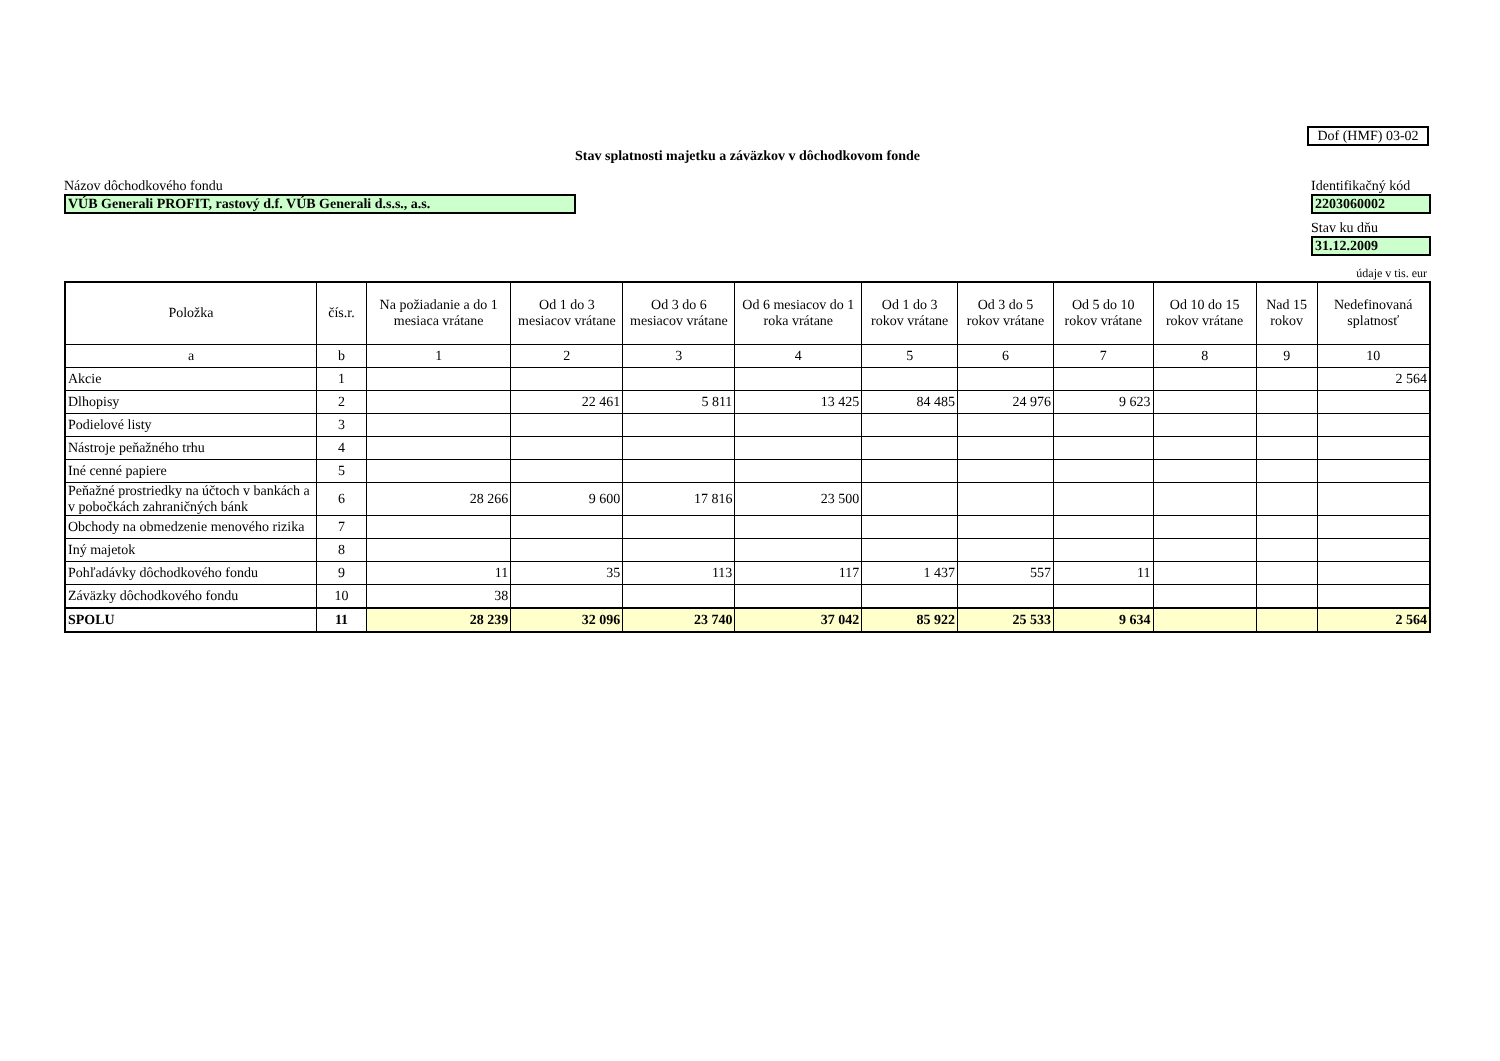Dof (HMF) 03-02
Stav splatnosti majetku a záväzkov v dôchodkovom fonde
Názov dôchodkového fondu
VÚB Generali PROFIT, rastový d.f. VÚB Generali d.s.s., a.s.
Identifikačný kód
2203060002
Stav ku dňu
31.12.2009
údaje v tis. eur
| Položka | čís.r. | Na požiadanie a do 1 mesiaca vrátane | Od 1 do 3 mesiacov vrátane | Od 3 do 6 mesiacov vrátane | Od 6 mesiacov do 1 roka vrátane | Od 1 do 3 rokov vrátane | Od 3 do 5 rokov vrátane | Od 5 do 10 rokov vrátane | Od 10 do 15 rokov vrátane | Nad 15 rokov | Nedefinovaná splatnosť |
| --- | --- | --- | --- | --- | --- | --- | --- | --- | --- | --- | --- |
| a | b | 1 | 2 | 3 | 4 | 5 | 6 | 7 | 8 | 9 | 10 |
| Akcie | 1 | | | | | | | | | | 2 564 |
| Dlhopisy | 2 | | 22 461 | 5 811 | 13 425 | 84 485 | 24 976 | 9 623 | | | |
| Podielové listy | 3 | | | | | | | | | | |
| Nástroje peňažného trhu | 4 | | | | | | | | | | |
| Iné cenné papiere | 5 | | | | | | | | | | |
| Peňažné prostriedky na účtoch v bankách a v pobočkách zahraničných bánk | 6 | 28 266 | 9 600 | 17 816 | 23 500 | | | | | | |
| Obchody na obmedzenie menového rizika | 7 | | | | | | | | | | |
| Iný majetok | 8 | | | | | | | | | | |
| Pohľadávky dôchodkového fondu | 9 | 11 | 35 | 113 | 117 | 1 437 | 557 | 11 | | | |
| Záväzky dôchodkového fondu | 10 | 38 | | | | | | | | | |
| SPOLU | 11 | 28 239 | 32 096 | 23 740 | 37 042 | 85 922 | 25 533 | 9 634 | | | 2 564 |